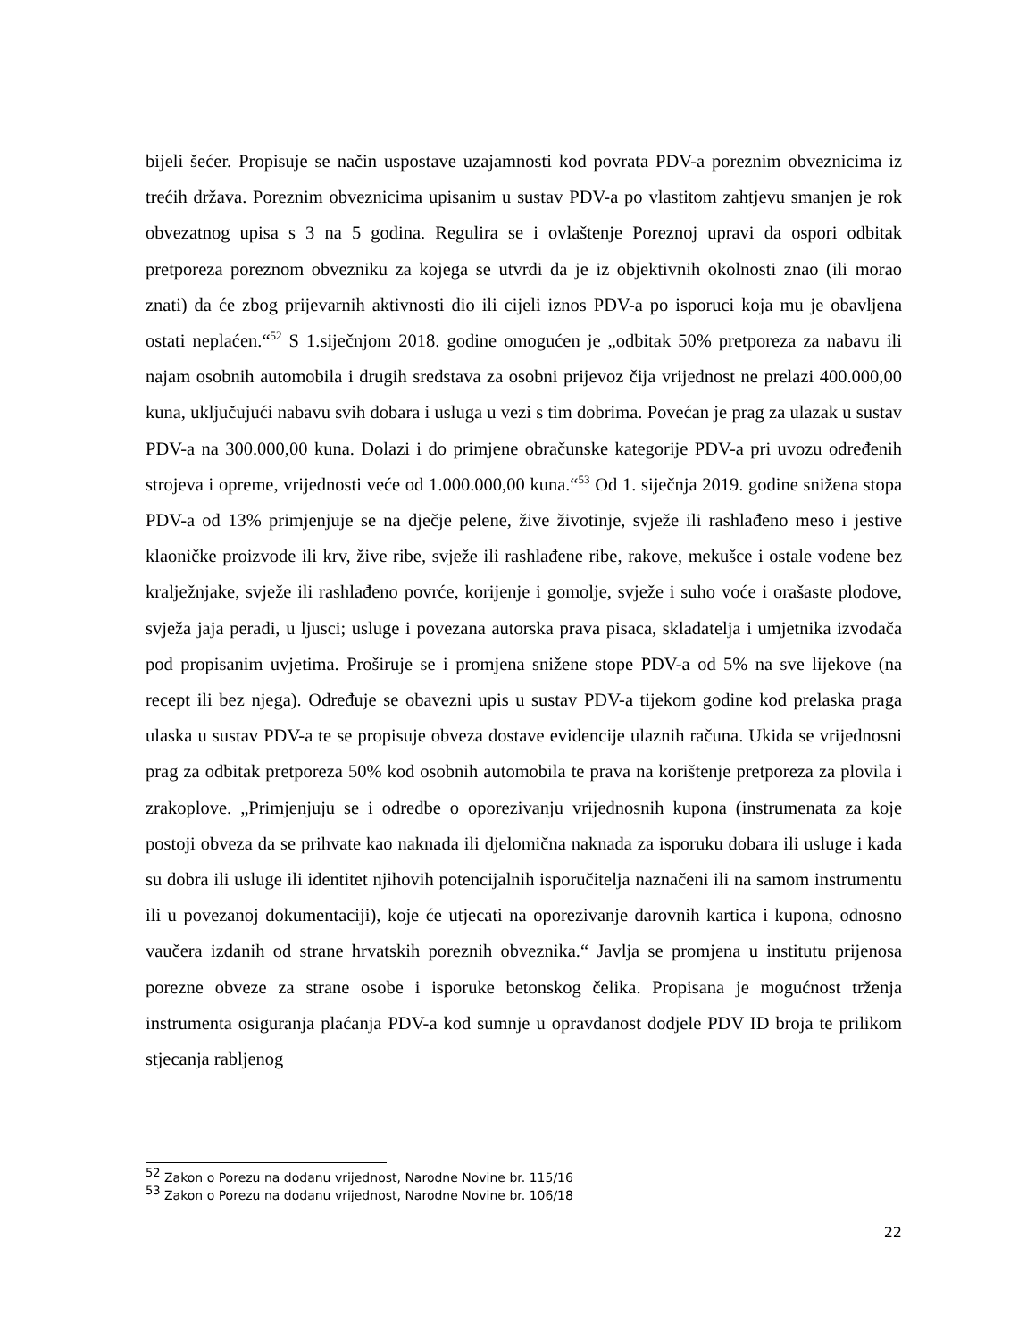bijeli šećer. Propisuje se način uspostave uzajamnosti kod povrata PDV-a poreznim obveznicima iz trećih država. Poreznim obveznicima upisanim u sustav PDV-a po vlastitom zahtjevu smanjen je rok obvezatnog upisa s 3 na 5 godina. Regulira se i ovlaštenje Poreznoj upravi da ospori odbitak pretporeza poreznom obvezniku za kojega se utvrdi da je iz objektivnih okolnosti znao (ili morao znati) da će zbog prijevarnih aktivnosti dio ili cijeli iznos PDV-a po isporuci koja mu je obavljena ostati neplaćen.“<sup>52</sup> S 1.siječnjom 2018. godine omogućen je „odbitak 50% pretporeza za nabavu ili najam osobnih automobila i drugih sredstava za osobni prijevoz čija vrijednost ne prelazi 400.000,00 kuna, uključujući nabavu svih dobara i usluga u vezi s tim dobrima. Povećan je prag za ulazak u sustav PDV-a na 300.000,00 kuna. Dolazi i do primjene obračunske kategorije PDV-a pri uvozu određenih strojeva i opreme, vrijednosti veće od 1.000.000,00 kuna.“<sup>53</sup> Od 1. siječnja 2019. godine snižena stopa PDV-a od 13% primjenjuje se na dječje pelene, žive životinje, svježe ili rashlađeno meso i jestive klaoničke proizvode ili krv, žive ribe, svježe ili rashlađene ribe, rakove, mekušce i ostale vodene bez kralježnjake, svježe ili rashlađeno povrće, korijenje i gomolje, svježe i suho voće i orašaste plodove, svježa jaja peradi, u ljusci; usluge i povezana autorska prava pisaca, skladatelja i umjetnika izvođača pod propisanim uvjetima. Proširuje se i promjena snižene stope PDV-a od 5% na sve lijekove (na recept ili bez njega). Određuje se obavezni upis u sustav PDV-a tijekom godine kod prelaska praga ulaska u sustav PDV-a te se propisuje obveza dostave evidencije ulaznih računa. Ukida se vrijednosni prag za odbitak pretporeza 50% kod osobnih automobila te prava na korištenje pretporeza za plovila i zrakoplove. „Primjenjuju se i odredbe o oporezivanju vrijednosnih kupona (instrumenata za koje postoji obveza da se prihvate kao naknada ili djelomična naknada za isporuku dobara ili usluge i kada su dobra ili usluge ili identitet njihovih potencijalnih isporučitelja naznačeni ili na samom instrumentu ili u povezanoj dokumentaciji), koje će utjecati na oporezivanje darovnih kartica i kupona, odnosno vaučera izdanih od strane hrvatskih poreznih obveznika.“ Javlja se promjena u institutu prijenosa porezne obveze za strane osobe i isporuke betonskog čelika. Propisana je mogućnost trženja instrumenta osiguranja plaćanja PDV-a kod sumnje u opravdanost dodjele PDV ID broja te prilikom stjecanja rabljenog
<sup>52</sup> Zakon o Porezu na dodanu vrijednost, Narodne Novine br. 115/16
<sup>53</sup> Zakon o Porezu na dodanu vrijednost, Narodne Novine br. 106/18
22